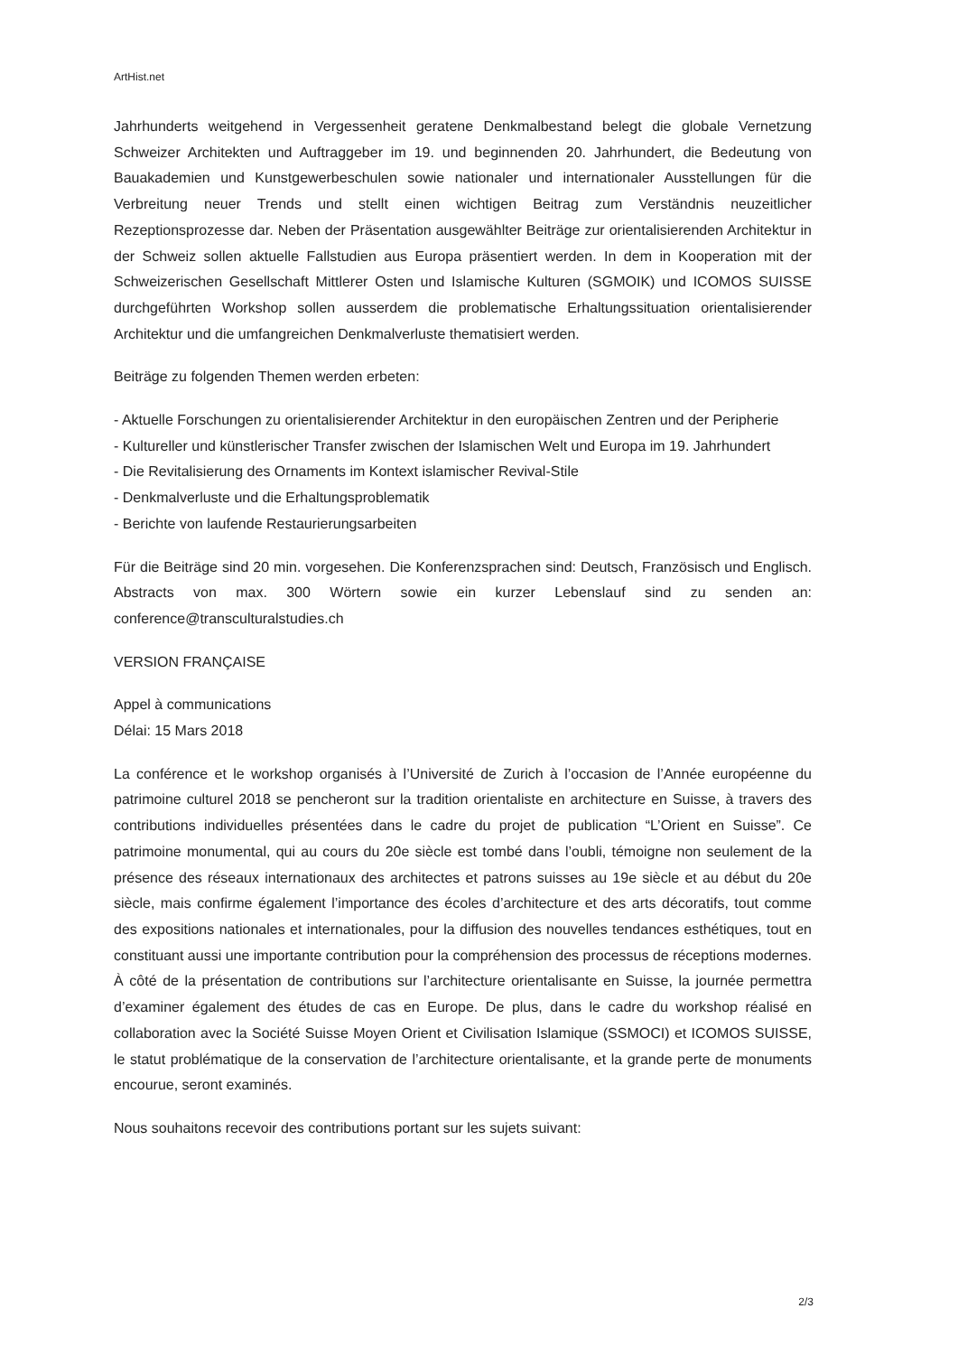ArtHist.net
Jahrhunderts weitgehend in Vergessenheit geratene Denkmalbestand belegt die globale Vernetzung Schweizer Architekten und Auftraggeber im 19. und beginnenden 20. Jahrhundert, die Bedeutung von Bauakademien und Kunstgewerbeschulen sowie nationaler und internationaler Ausstellungen für die Verbreitung neuer Trends und stellt einen wichtigen Beitrag zum Verständnis neuzeitlicher Rezeptionsprozesse dar. Neben der Präsentation ausgewählter Beiträge zur orientalisierenden Architektur in der Schweiz sollen aktuelle Fallstudien aus Europa präsentiert werden. In dem in Kooperation mit der Schweizerischen Gesellschaft Mittlerer Osten und Islamische Kulturen (SGMOIK) und ICOMOS SUISSE durchgeführten Workshop sollen ausserdem die problematische Erhaltungssituation orientalisierender Architektur und die umfangreichen Denkmalverluste thematisiert werden.
Beiträge zu folgenden Themen werden erbeten:
- Aktuelle Forschungen zu orientalisierender Architektur in den europäischen Zentren und der Peripherie
- Kultureller und künstlerischer Transfer zwischen der Islamischen Welt und Europa im 19. Jahrhundert
- Die Revitalisierung des Ornaments im Kontext islamischer Revival-Stile
- Denkmalverluste und die Erhaltungsproblematik
- Berichte von laufende Restaurierungsarbeiten
Für die Beiträge sind 20 min. vorgesehen. Die Konferenzsprachen sind: Deutsch, Französisch und Englisch. Abstracts von max. 300 Wörtern sowie ein kurzer Lebenslauf sind zu senden an: conference@transculturalstudies.ch
VERSION FRANÇAISE
Appel à communications
Délai: 15 Mars 2018
La conférence et le workshop organisés à l’Université de Zurich à l’occasion de l’Année européenne du patrimoine culturel 2018 se pencheront sur la tradition orientaliste en architecture en Suisse, à travers des contributions individuelles présentées dans le cadre du projet de publication “L’Orient en Suisse”. Ce patrimoine monumental, qui au cours du 20e siècle est tombé dans l’oubli, témoigne non seulement de la présence des réseaux internationaux des architectes et patrons suisses au 19e siècle et au début du 20e siècle, mais confirme également l’importance des écoles d’architecture et des arts décoratifs, tout comme des expositions nationales et internationales, pour la diffusion des nouvelles tendances esthétiques, tout en constituant aussi une importante contribution pour la compréhension des processus de réceptions modernes. À côté de la présentation de contributions sur l’architecture orientalisante en Suisse, la journée permettra d’examiner également des études de cas en Europe. De plus, dans le cadre du workshop réalisé en collaboration avec la Société Suisse Moyen Orient et Civilisation Islamique (SSMOCI) et ICOMOS SUISSE, le statut problématique de la conservation de l’architecture orientalisante, et la grande perte de monuments encourue, seront examinés.
Nous souhaitons recevoir des contributions portant sur les sujets suivant:
2/3